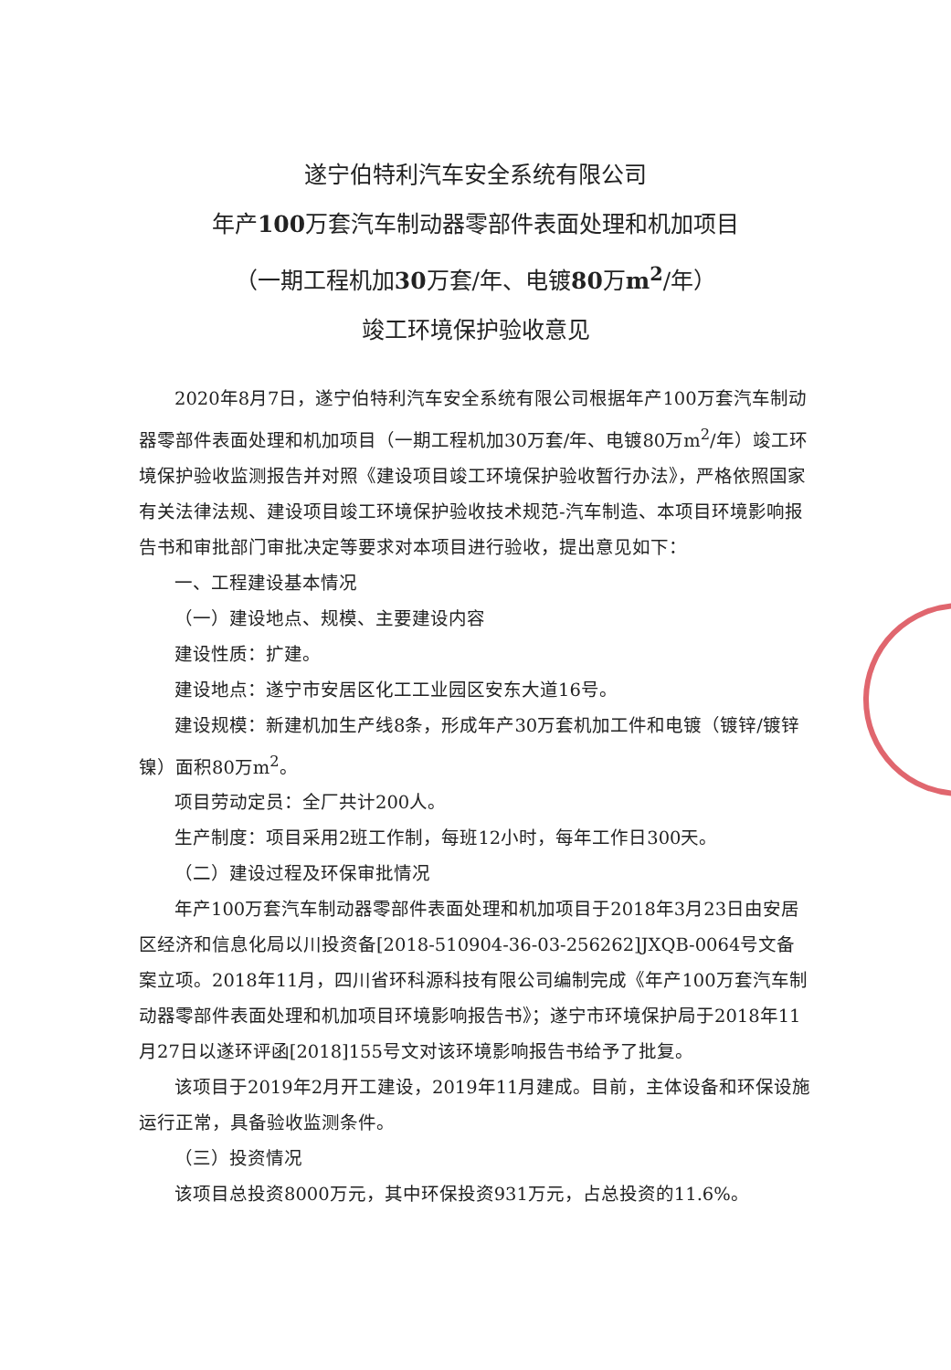遂宁伯特利汽车安全系统有限公司
年产100万套汽车制动器零部件表面处理和机加项目
（一期工程机加30万套/年、电镀80万m<sup>2</sup>/年）
竣工环境保护验收意见
2020年8月7日，遂宁伯特利汽车安全系统有限公司根据年产100万套汽车制动器零部件表面处理和机加项目（一期工程机加30万套/年、电镀80万m<sup>2</sup>/年）竣工环境保护验收监测报告并对照《建设项目竣工环境保护验收暂行办法》，严格依照国家有关法律法规、建设项目竣工环境保护验收技术规范-汽车制造、本项目环境影响报告书和审批部门审批决定等要求对本项目进行验收，提出意见如下：
一、工程建设基本情况
（一）建设地点、规模、主要建设内容
建设性质：扩建。
建设地点：遂宁市安居区化工工业园区安东大道16号。
建设规模：新建机加生产线8条，形成年产30万套机加工件和电镀（镀锌/镀锌镍）面积80万m<sup>2</sup>。
项目劳动定员：全厂共计200人。
生产制度：项目采用2班工作制，每班12小时，每年工作日300天。
（二）建设过程及环保审批情况
年产100万套汽车制动器零部件表面处理和机加项目于2018年3月23日由安居区经济和信息化局以川投资备[2018-510904-36-03-256262]JXQB-0064号文备案立项。2018年11月，四川省环科源科技有限公司编制完成《年产100万套汽车制动器零部件表面处理和机加项目环境影响报告书》；遂宁市环境保护局于2018年11月27日以遂环评函[2018]155号文对该环境影响报告书给予了批复。
该项目于2019年2月开工建设，2019年11月建成。目前，主体设备和环保设施运行正常，具备验收监测条件。
（三）投资情况
该项目总投资8000万元，其中环保投资931万元，占总投资的11.6%。